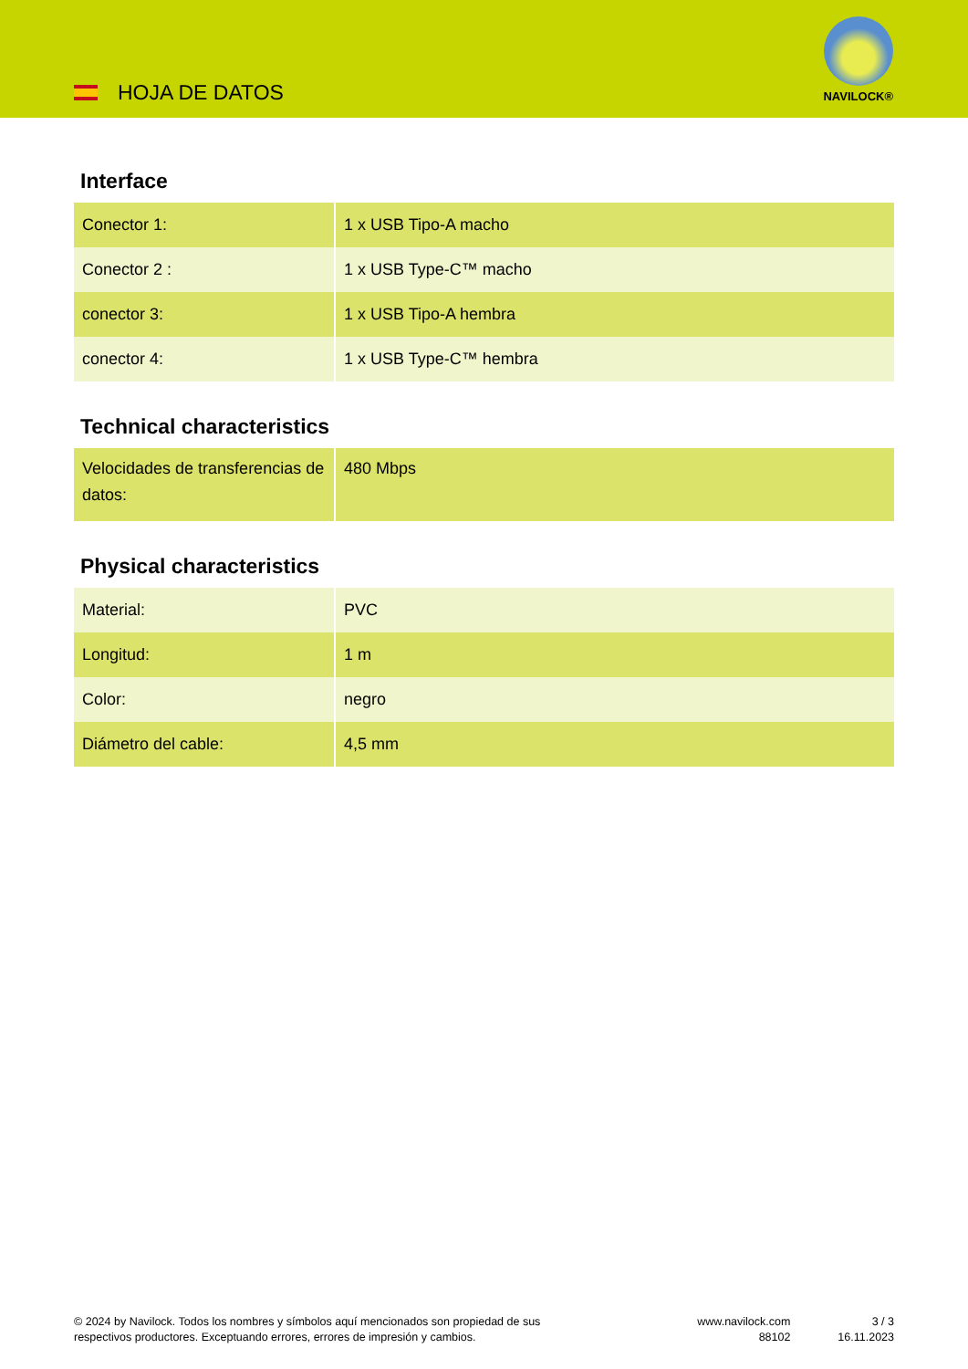HOJA DE DATOS
NAVILOCK®
Interface
| Conector 1: | 1 x USB Tipo-A macho |
| Conector 2 : | 1 x USB Type-C™ macho |
| conector 3: | 1 x USB Tipo-A hembra |
| conector 4: | 1 x USB Type-C™ hembra |
Technical characteristics
| Velocidades de transferencias de datos: | 480 Mbps |
Physical characteristics
| Material: | PVC |
| Longitud: | 1 m |
| Color: | negro |
| Diámetro del cable: | 4,5 mm |
© 2024 by Navilock. Todos los nombres y símbolos aquí mencionados son propiedad de sus
respectivos productores. Exceptuando errores, errores de impresión y cambios.
www.navilock.com
88102
3 / 3
16.11.2023